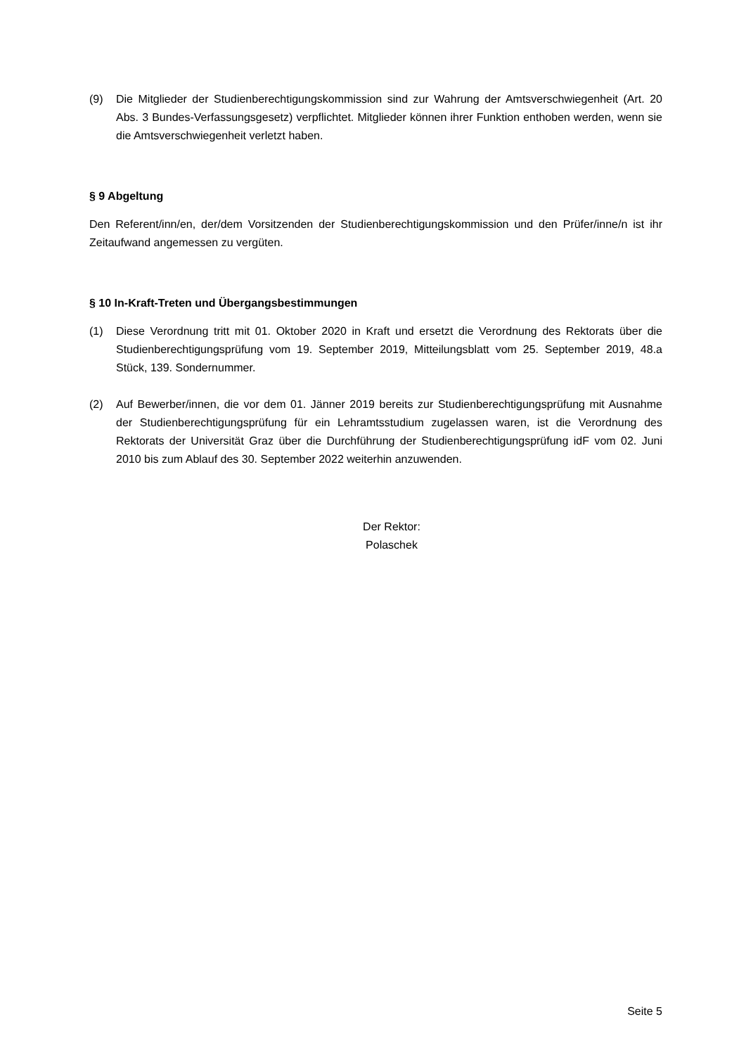(9) Die Mitglieder der Studienberechtigungskommission sind zur Wahrung der Amtsverschwiegenheit (Art. 20 Abs. 3 Bundes-Verfassungsgesetz) verpflichtet. Mitglieder können ihrer Funktion enthoben werden, wenn sie die Amtsverschwiegenheit verletzt haben.
§ 9 Abgeltung
Den Referent/inn/en, der/dem Vorsitzenden der Studienberechtigungskommission und den Prüfer/inne/n ist ihr Zeitaufwand angemessen zu vergüten.
§ 10 In-Kraft-Treten und Übergangsbestimmungen
(1) Diese Verordnung tritt mit 01. Oktober 2020 in Kraft und ersetzt die Verordnung des Rektorats über die Studienberechtigungsprüfung vom 19. September 2019, Mitteilungsblatt vom 25. September 2019, 48.a Stück, 139. Sondernummer.
(2) Auf Bewerber/innen, die vor dem 01. Jänner 2019 bereits zur Studienberechtigungsprüfung mit Ausnahme der Studienberechtigungsprüfung für ein Lehramtsstudium zugelassen waren, ist die Verordnung des Rektorats der Universität Graz über die Durchführung der Studienberechtigungsprüfung idF vom 02. Juni 2010 bis zum Ablauf des 30. September 2022 weiterhin anzuwenden.
Der Rektor:
Polaschek
Seite 5